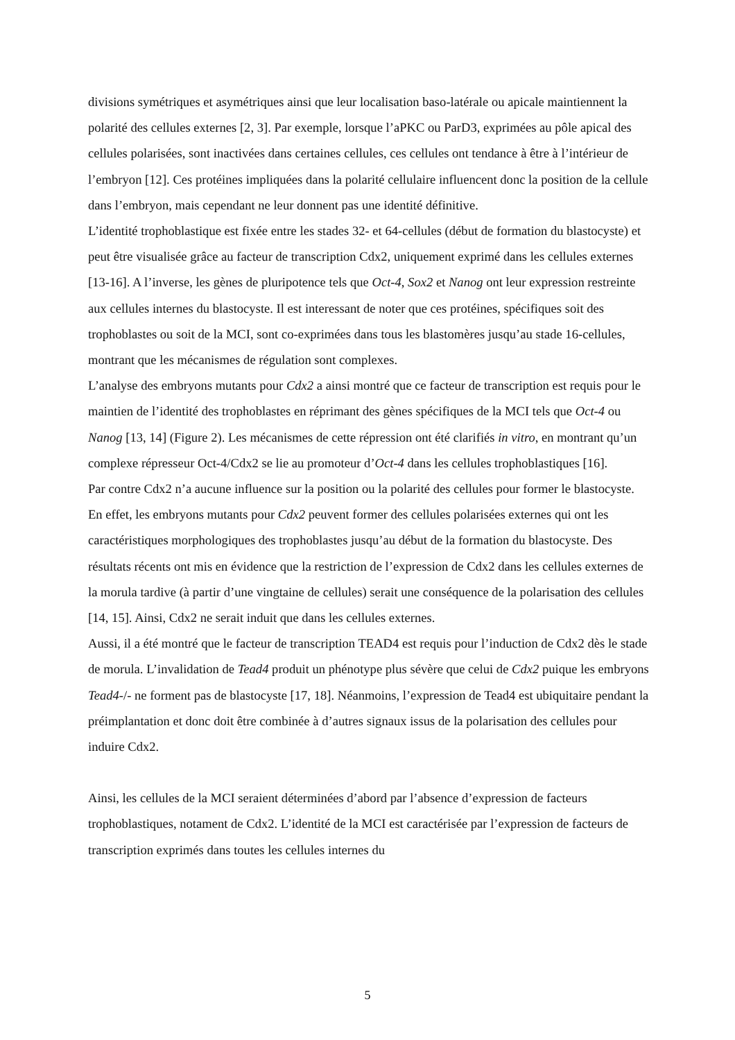divisions symétriques et asymétriques ainsi que leur localisation baso-latérale ou apicale maintiennent la polarité des cellules externes [2, 3]. Par exemple, lorsque l’aPKC ou ParD3, exprimées au pôle apical des cellules polarisées, sont inactivées dans certaines cellules, ces cellules ont tendance à être à l’intérieur de l’embryon [12]. Ces protéines impliquées dans la polarité cellulaire influencent donc la position de la cellule dans l’embryon, mais cependant ne leur donnent pas une identité définitive.
L’identité trophoblastique est fixée entre les stades 32- et 64-cellules (début de formation du blastocyste) et peut être visualisée grâce au facteur de transcription Cdx2, uniquement exprimé dans les cellules externes [13-16]. A l’inverse, les gènes de pluripotence tels que Oct-4, Sox2 et Nanog ont leur expression restreinte aux cellules internes du blastocyste. Il est interessant de noter que ces protéines, spécifiques soit des trophoblastes ou soit de la MCI, sont co-exprimées dans tous les blastomères jusqu’au stade 16-cellules, montrant que les mécanismes de régulation sont complexes.
L’analyse des embryons mutants pour Cdx2 a ainsi montré que ce facteur de transcription est requis pour le maintien de l’identité des trophoblastes en réprimant des gènes spécifiques de la MCI tels que Oct-4 ou Nanog [13, 14] (Figure 2). Les mécanismes de cette répression ont été clarifiés in vitro, en montrant qu’un complexe répresseur Oct-4/Cdx2 se lie au promoteur d’Oct-4 dans les cellules trophoblastiques [16].
Par contre Cdx2 n’a aucune influence sur la position ou la polarité des cellules pour former le blastocyste. En effet, les embryons mutants pour Cdx2 peuvent former des cellules polarisées externes qui ont les caractéristiques morphologiques des trophoblastes jusqu’au début de la formation du blastocyste. Des résultats récents ont mis en évidence que la restriction de l’expression de Cdx2 dans les cellules externes de la morula tardive (à partir d’une vingtaine de cellules) serait une conséquence de la polarisation des cellules [14, 15]. Ainsi, Cdx2 ne serait induit que dans les cellules externes.
Aussi, il a été montré que le facteur de transcription TEAD4 est requis pour l’induction de Cdx2 dès le stade de morula. L’invalidation de Tead4 produit un phénotype plus sévère que celui de Cdx2 puique les embryons Tead4-/- ne forment pas de blastocyste [17, 18]. Néanmoins, l’expression de Tead4 est ubiquitaire pendant la préimplantation et donc doit être combinée à d’autres signaux issus de la polarisation des cellules pour induire Cdx2.
Ainsi, les cellules de la MCI seraient déterminées d’abord par l’absence d’expression de facteurs trophoblastiques, notament de Cdx2. L’identité de la MCI est caractérisée par l’expression de facteurs de transcription exprimés dans toutes les cellules internes du
5